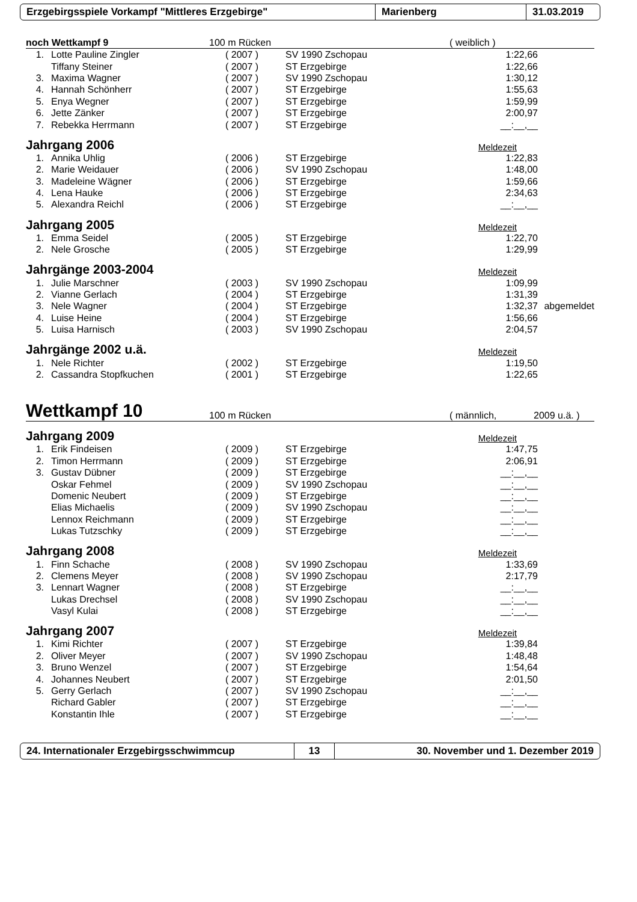Erzgebirgsspiele Vorkampf "Mittleres Erzgebirge" Marienberg 31.03.2019
noch Wettkampf 9 100 m Rücken ( weiblich )
| 1. | Lotte Pauline Zingler | ( 2007 ) | SV 1990 Zschopau | 1:22,66 | |
| | Tiffany Steiner | ( 2007 ) | ST Erzgebirge | 1:22,66 | |
| 3. | Maxima Wagner | ( 2007 ) | SV 1990 Zschopau | 1:30,12 | |
| 4. | Hannah Schönherr | ( 2007 ) | ST Erzgebirge | 1:55,63 | |
| 5. | Enya Wegner | ( 2007 ) | ST Erzgebirge | 1:59,99 | |
| 6. | Jette Zänker | ( 2007 ) | ST Erzgebirge | 2:00,97 | |
| 7. | Rebekka Herrmann | ( 2007 ) | ST Erzgebirge | __:__,__ | |
Jahrgang 2006 Meldezeit
| 1. | Annika Uhlig | ( 2006 ) | ST Erzgebirge | 1:22,83 | |
| 2. | Marie Weidauer | ( 2006 ) | SV 1990 Zschopau | 1:48,00 | |
| 3. | Madeleine Wägner | ( 2006 ) | ST Erzgebirge | 1:59,66 | |
| 4. | Lena Hauke | ( 2006 ) | ST Erzgebirge | 2:34,63 | |
| 5. | Alexandra Reichl | ( 2006 ) | ST Erzgebirge | __:__,__ | |
Jahrgang 2005 Meldezeit
| 1. | Emma Seidel | ( 2005 ) | ST Erzgebirge | 1:22,70 | |
| 2. | Nele Grosche | ( 2005 ) | ST Erzgebirge | 1:29,99 | |
Jahrgänge 2003-2004 Meldezeit
| 1. | Julie Marschner | ( 2003 ) | SV 1990 Zschopau | 1:09,99 | |
| 2. | Vianne Gerlach | ( 2004 ) | ST Erzgebirge | 1:31,39 | |
| 3. | Nele Wagner | ( 2004 ) | ST Erzgebirge | 1:32,37 | abgemeldet |
| 4. | Luise Heine | ( 2004 ) | ST Erzgebirge | 1:56,66 | |
| 5. | Luisa Harnisch | ( 2003 ) | SV 1990 Zschopau | 2:04,57 | |
Jahrgänge 2002 u.ä. Meldezeit
| 1. | Nele Richter | ( 2002 ) | ST Erzgebirge | 1:19,50 | |
| 2. | Cassandra Stopfkuchen | ( 2001 ) | ST Erzgebirge | 1:22,65 | |
Wettkampf 10 100 m Rücken ( männlich, 2009 u.ä. )
Jahrgang 2009 Meldezeit
| 1. | Erik Findeisen | ( 2009 ) | ST Erzgebirge | 1:47,75 | |
| 2. | Timon Herrmann | ( 2009 ) | ST Erzgebirge | 2:06,91 | |
| 3. | Gustav Dübner | ( 2009 ) | ST Erzgebirge | __:__,__ | |
| | Oskar Fehmel | ( 2009 ) | SV 1990 Zschopau | __:__,__ | |
| | Domenic Neubert | ( 2009 ) | ST Erzgebirge | __:__,__ | |
| | Elias Michaelis | ( 2009 ) | SV 1990 Zschopau | __:__,__ | |
| | Lennox Reichmann | ( 2009 ) | ST Erzgebirge | __:__,__ | |
| | Lukas Tutzschky | ( 2009 ) | ST Erzgebirge | __:__,__ | |
Jahrgang 2008 Meldezeit
| 1. | Finn Schache | ( 2008 ) | SV 1990 Zschopau | 1:33,69 | |
| 2. | Clemens Meyer | ( 2008 ) | SV 1990 Zschopau | 2:17,79 | |
| 3. | Lennart Wagner | ( 2008 ) | ST Erzgebirge | __:__,__ | |
| | Lukas Drechsel | ( 2008 ) | SV 1990 Zschopau | __:__,__ | |
| | Vasyl Kulai | ( 2008 ) | ST Erzgebirge | __:__,__ | |
Jahrgang 2007 Meldezeit
| 1. | Kimi Richter | ( 2007 ) | ST Erzgebirge | 1:39,84 | |
| 2. | Oliver Meyer | ( 2007 ) | SV 1990 Zschopau | 1:48,48 | |
| 3. | Bruno Wenzel | ( 2007 ) | ST Erzgebirge | 1:54,64 | |
| 4. | Johannes Neubert | ( 2007 ) | ST Erzgebirge | 2:01,50 | |
| 5. | Gerry Gerlach | ( 2007 ) | SV 1990 Zschopau | __:__,__ | |
| | Richard Gabler | ( 2007 ) | ST Erzgebirge | __:__,__ | |
| | Konstantin Ihle | ( 2007 ) | ST Erzgebirge | __:__,__ | |
24. Internationaler Erzgebirgsschwimmcup 13 30. November und 1. Dezember 2019